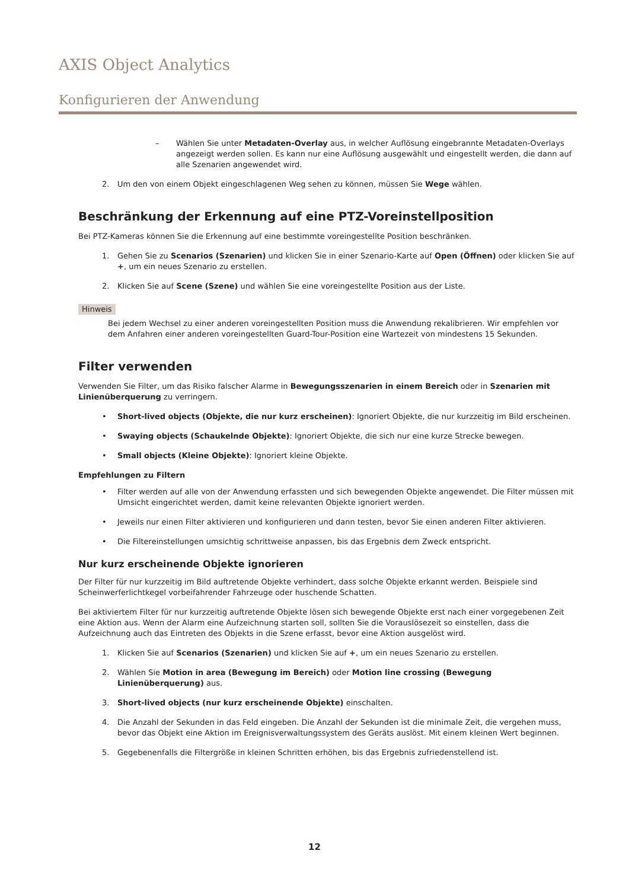AXIS Object Analytics
Konfigurieren der Anwendung
– Wählen Sie unter Metadaten-Overlay aus, in welcher Auflösung eingebrannte Metadaten-Overlays angezeigt werden sollen. Es kann nur eine Auflösung ausgewählt und eingestellt werden, die dann auf alle Szenarien angewendet wird.
2. Um den von einem Objekt eingeschlagenen Weg sehen zu können, müssen Sie Wege wählen.
Beschränkung der Erkennung auf eine PTZ-Voreinstellposition
Bei PTZ-Kameras können Sie die Erkennung auf eine bestimmte voreingestellte Position beschränken.
1. Gehen Sie zu Scenarios (Szenarien) und klicken Sie in einer Szenario-Karte auf Open (Öffnen) oder klicken Sie auf +, um ein neues Szenario zu erstellen.
2. Klicken Sie auf Scene (Szene) und wählen Sie eine voreingestellte Position aus der Liste.
Hinweis
Bei jedem Wechsel zu einer anderen voreingestellten Position muss die Anwendung rekalibrieren. Wir empfehlen vor dem Anfahren einer anderen voreingestellten Guard-Tour-Position eine Wartezeit von mindestens 15 Sekunden.
Filter verwenden
Verwenden Sie Filter, um das Risiko falscher Alarme in Bewegungsszenarien in einem Bereich oder in Szenarien mit Linienüberquerung zu verringern.
• Short-lived objects (Objekte, die nur kurz erscheinen): Ignoriert Objekte, die nur kurzzeitig im Bild erscheinen.
• Swaying objects (Schaukelnde Objekte): Ignoriert Objekte, die sich nur eine kurze Strecke bewegen.
• Small objects (Kleine Objekte): Ignoriert kleine Objekte.
Empfehlungen zu Filtern
• Filter werden auf alle von der Anwendung erfassten und sich bewegenden Objekte angewendet. Die Filter müssen mit Umsicht eingerichtet werden, damit keine relevanten Objekte ignoriert werden.
• Jeweils nur einen Filter aktivieren und konfigurieren und dann testen, bevor Sie einen anderen Filter aktivieren.
• Die Filtereinstellungen umsichtig schrittweise anpassen, bis das Ergebnis dem Zweck entspricht.
Nur kurz erscheinende Objekte ignorieren
Der Filter für nur kurzzeitig im Bild auftretende Objekte verhindert, dass solche Objekte erkannt werden. Beispiele sind Scheinwerferlichtkegel vorbeifahrender Fahrzeuge oder huschende Schatten.
Bei aktiviertem Filter für nur kurzzeitig auftretende Objekte lösen sich bewegende Objekte erst nach einer vorgegebenen Zeit eine Aktion aus. Wenn der Alarm eine Aufzeichnung starten soll, sollten Sie die Vorauslösezeit so einstellen, dass die Aufzeichnung auch das Eintreten des Objekts in die Szene erfasst, bevor eine Aktion ausgelöst wird.
1. Klicken Sie auf Scenarios (Szenarien) und klicken Sie auf +, um ein neues Szenario zu erstellen.
2. Wählen Sie Motion in area (Bewegung im Bereich) oder Motion line crossing (Bewegung Linienüberquerung) aus.
3. Short-lived objects (nur kurz erscheinende Objekte) einschalten.
4. Die Anzahl der Sekunden in das Feld eingeben. Die Anzahl der Sekunden ist die minimale Zeit, die vergehen muss, bevor das Objekt eine Aktion im Ereignisverwaltungssystem des Geräts auslöst. Mit einem kleinen Wert beginnen.
5. Gegebenenfalls die Filtergröße in kleinen Schritten erhöhen, bis das Ergebnis zufriedenstellend ist.
12